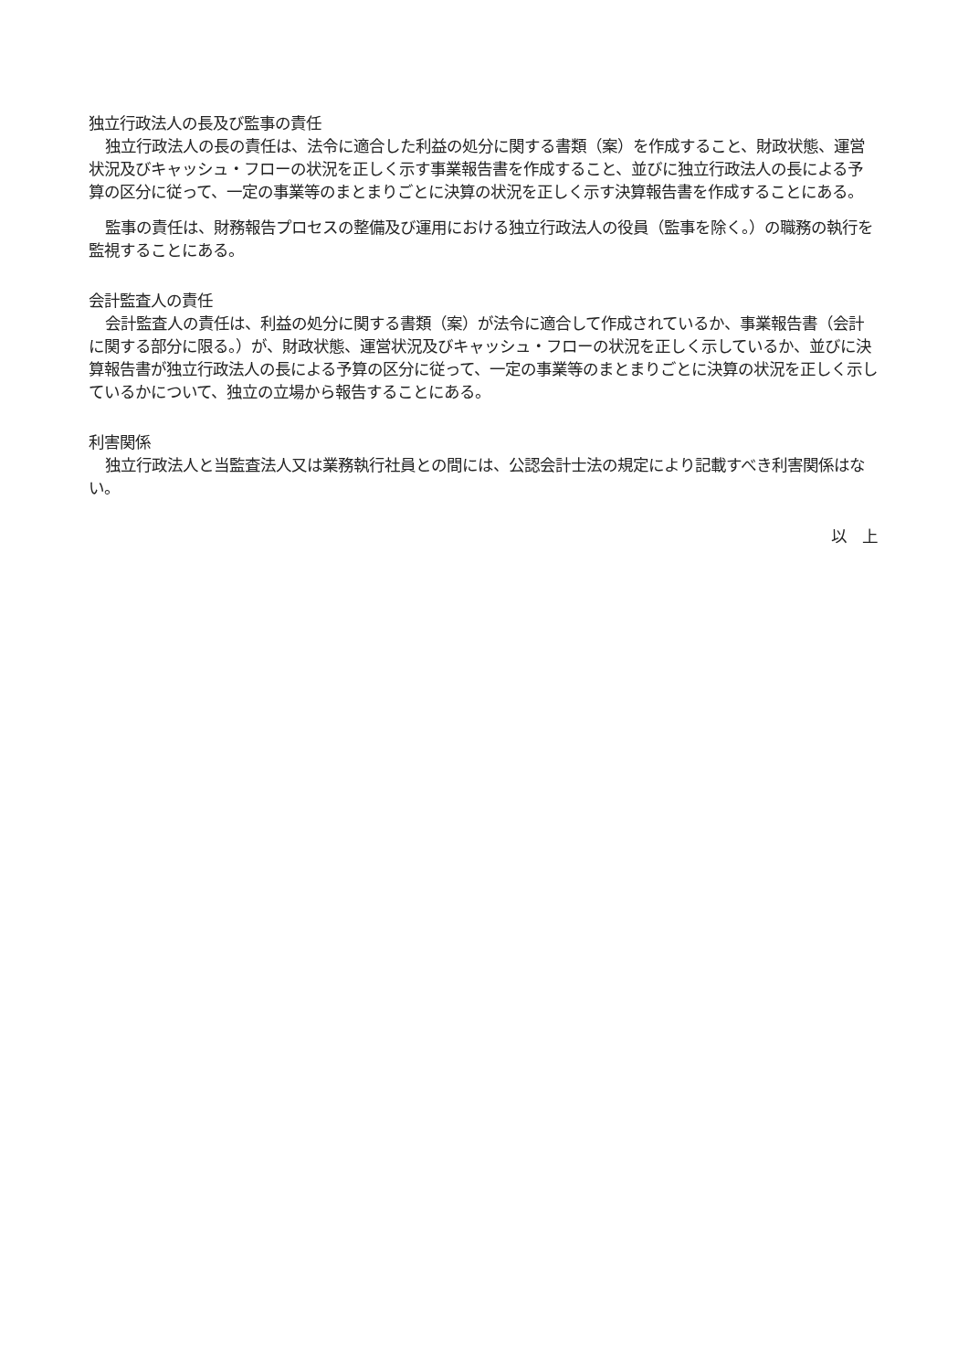独立行政法人の長及び監事の責任
独立行政法人の長の責任は、法令に適合した利益の処分に関する書類（案）を作成すること、財政状態、運営状況及びキャッシュ・フローの状況を正しく示す事業報告書を作成すること、並びに独立行政法人の長による予算の区分に従って、一定の事業等のまとまりごとに決算の状況を正しく示す決算報告書を作成することにある。
監事の責任は、財務報告プロセスの整備及び運用における独立行政法人の役員（監事を除く。）の職務の執行を監視することにある。
会計監査人の責任
会計監査人の責任は、利益の処分に関する書類（案）が法令に適合して作成されているか、事業報告書（会計に関する部分に限る。）が、財政状態、運営状況及びキャッシュ・フローの状況を正しく示しているか、並びに決算報告書が独立行政法人の長による予算の区分に従って、一定の事業等のまとまりごとに決算の状況を正しく示しているかについて、独立の立場から報告することにある。
利害関係
独立行政法人と当監査法人又は業務執行社員との間には、公認会計士法の規定により記載すべき利害関係はない。
以　上